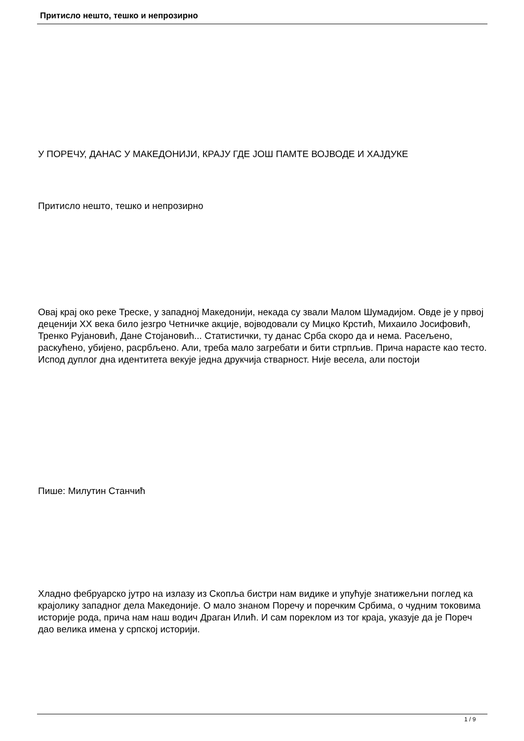Притисло нешто, тешко и непрозирно
У ПОРЕЧУ, ДАНАС У МАКЕДОНИЈИ, КРАЈУ ГДЕ ЈОШ ПАМТЕ ВОЈВОДЕ И ХАЈДУКЕ
Притисло нешто, тешко и непрозирно
Овај крај око реке Треске, у западној Македонији, некада су звали Малом Шумадијом. Овде је у првој деценији XX века било језгро Четничке акције, војводовали су Мицко Крстић, Михаило Јосифовић, Тренко Рујановић, Дане Стојановић... Статистички, ту данас Срба скоро да и нема. Расељено, раскућено, убијено, расрбљено. Али, треба мало загребати и бити стрпљив. Прича нарасте као тесто. Испод дуплог дна идентитета векује једна друкчија стварност. Није весела, али постоји
Пише: Милутин Станчић
Хладно фебруарско јутро на излазу из Скопља бистри нам видике и упућује знатижељни поглед ка крајолику западног дела Македоније. О мало знаном Поречу и поречким Србима, о чудним токовима историје рода, прича нам наш водич Драган Илић. И сам пореклом из тог краја, указује да је Пореч дао велика имена у српској историји.
1 / 9